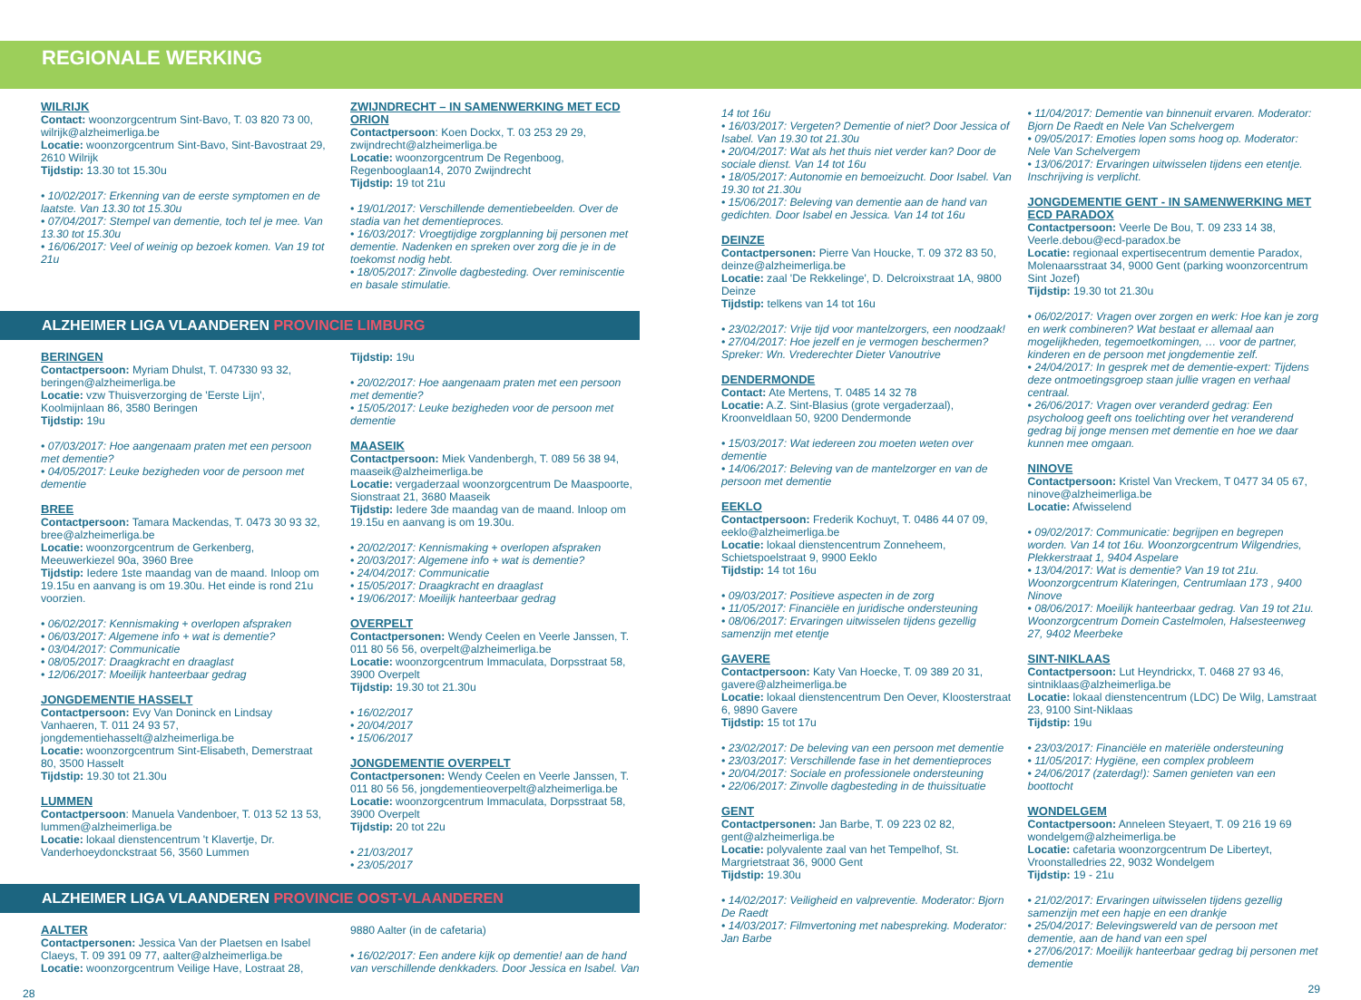REGIONALE WERKING
WILRIJK
Contact: woonzorgcentrum Sint-Bavo, T. 03 820 73 00, wilrijk@alzheimerliga.be
Locatie: woonzorgcentrum Sint-Bavo, Sint-Bavostraat 29, 2610 Wilrijk
Tijdstip: 13.30 tot 15.30u
• 10/02/2017: Erkenning van de eerste symptomen en de laatste. Van 13.30 tot 15.30u
• 07/04/2017: Stempel van dementie, toch tel je mee. Van 13.30 tot 15.30u
• 16/06/2017: Veel of weinig op bezoek komen. Van 19 tot 21u
ZWIJNDRECHT – IN SAMENWERKING MET ECD ORION
Contactpersoon: Koen Dockx, T. 03 253 29 29, zwijndrecht@alzheimerliga.be
Locatie: woonzorgcentrum De Regenboog, Regenbooglaan14, 2070 Zwijndrecht
Tijdstip: 19 tot 21u
• 19/01/2017: Verschillende dementiebeelden. Over de stadia van het dementieproces.
• 16/03/2017: Vroegtijdige zorgplanning bij personen met dementie. Nadenken en spreken over zorg die je in de toekomst nodig hebt.
• 18/05/2017: Zinvolle dagbesteding. Over reminiscentie en basale stimulatie.
ALZHEIMER LIGA VLAANDEREN PROVINCIE LIMBURG
BERINGEN
Contactpersoon: Myriam Dhulst, T. 047330 93 32, beringen@alzheimerliga.be
Locatie: vzw Thuisverzorging de 'Eerste Lijn', Koolmijnlaan 86, 3580 Beringen
Tijdstip: 19u
• 07/03/2017: Hoe aangenaam praten met een persoon met dementie?
• 04/05/2017: Leuke bezigheden voor de persoon met dementie
BREE
Contactpersoon: Tamara Mackendas, T. 0473 30 93 32, bree@alzheimerliga.be
Locatie: woonzorgcentrum de Gerkenberg, Meeuwerkiezel 90a, 3960 Bree
Tijdstip: Iedere 1ste maandag van de maand. Inloop om 19.15u en aanvang is om 19.30u. Het einde is rond 21u voorzien.
• 06/02/2017: Kennismaking + overlopen afspraken
• 06/03/2017: Algemene info + wat is dementie?
• 03/04/2017: Communicatie
• 08/05/2017: Draagkracht en draaglast
• 12/06/2017: Moeilijk hanteerbaar gedrag
JONGDEMENTIE HASSELT
Contactpersoon: Evy Van Doninck en Lindsay Vanhaeren, T. 011 24 93 57, jongdementiehasselt@alzheimerliga.be
Locatie: woonzorgcentrum Sint-Elisabeth, Demerstraat 80, 3500 Hasselt
Tijdstip: 19.30 tot 21.30u
LUMMEN
Contactpersoon: Manuela Vandenboer, T. 013 52 13 53, lummen@alzheimerliga.be
Locatie: lokaal dienstencentrum 't Klavertje, Dr. Vanderhoeydonckstraat 56, 3560 Lummen
Tijdstip: 19u
• 20/02/2017: Hoe aangenaam praten met een persoon met dementie?
• 15/05/2017: Leuke bezigheden voor de persoon met dementie
MAASEIK
Contactpersoon: Miek Vandenbergh, T. 089 56 38 94, maaseik@alzheimerliga.be
Locatie: vergaderzaal woonzorgcentrum De Maaspoorte, Sionstraat 21, 3680 Maaseik
Tijdstip: Iedere 3de maandag van de maand. Inloop om 19.15u en aanvang is om 19.30u.
• 20/02/2017: Kennismaking + overlopen afspraken
• 20/03/2017: Algemene info + wat is dementie?
• 24/04/2017: Communicatie
• 15/05/2017: Draagkracht en draaglast
• 19/06/2017: Moeilijk hanteerbaar gedrag
OVERPELT
Contactpersonen: Wendy Ceelen en Veerle Janssen, T. 011 80 56 56, overpelt@alzheimerliga.be
Locatie: woonzorgcentrum Immaculata, Dorpsstraat 58, 3900 Overpelt
Tijdstip: 19.30 tot 21.30u
• 16/02/2017
• 20/04/2017
• 15/06/2017
JONGDEMENTIE OVERPELT
Contactpersonen: Wendy Ceelen en Veerle Janssen, T. 011 80 56 56, jongdementieoverpelt@alzheimerliga.be
Locatie: woonzorgcentrum Immaculata, Dorpsstraat 58, 3900 Overpelt
Tijdstip: 20 tot 22u
• 21/03/2017
• 23/05/2017
ALZHEIMER LIGA VLAANDEREN PROVINCIE OOST-VLAANDEREN
AALTER
Contactpersonen: Jessica Van der Plaetsen en Isabel Claeys, T. 09 391 09 77, aalter@alzheimerliga.be
Locatie: woonzorgcentrum Veilige Have, Lostraat 28,
9880 Aalter (in de cafetaria)
• 16/02/2017: Een andere kijk op dementie! aan de hand van verschillende denkkaders. Door Jessica en Isabel. Van
28
14 tot 16u
• 16/03/2017: Vergeten? Dementie of niet? Door Jessica of Isabel. Van 19.30 tot 21.30u
• 20/04/2017: Wat als het thuis niet verder kan? Door de sociale dienst. Van 14 tot 16u
• 18/05/2017: Autonomie en bemoeizucht. Door Isabel. Van 19.30 tot 21.30u
• 15/06/2017: Beleving van dementie aan de hand van gedichten. Door Isabel en Jessica. Van 14 tot 16u
DEINZE
Contactpersonen: Pierre Van Houcke, T. 09 372 83 50, deinze@alzheimerliga.be
Locatie: zaal 'De Rekkelinge', D. Delcroixstraat 1A, 9800 Deinze
Tijdstip: telkens van 14 tot 16u
• 23/02/2017: Vrije tijd voor mantelzorgers, een noodzaak!
• 27/04/2017: Hoe jezelf en je vermogen beschermen? Spreker: Wn. Vrederechter Dieter Vanoutrive
DENDERMONDE
Contact: Ate Mertens, T. 0485 14 32 78
Locatie: A.Z. Sint-Blasius (grote vergaderzaal), Kroonveldlaan 50, 9200 Dendermonde
• 15/03/2017: Wat iedereen zou moeten weten over dementie
• 14/06/2017: Beleving van de mantelzorger en van de persoon met dementie
EEKLO
Contactpersoon: Frederik Kochuyt, T. 0486 44 07 09, eeklo@alzheimerliga.be
Locatie: lokaal dienstencentrum Zonneheem, Schietspoelstraat 9, 9900 Eeklo
Tijdstip: 14 tot 16u
• 09/03/2017: Positieve aspecten in de zorg
• 11/05/2017: Financiële en juridische ondersteuning
• 08/06/2017: Ervaringen uitwisselen tijdens gezellig samenzijn met etentje
GAVERE
Contactpersoon: Katy Van Hoecke, T. 09 389 20 31, gavere@alzheimerliga.be
Locatie: lokaal dienstencentrum Den Oever, Kloosterstraat 6, 9890 Gavere
Tijdstip: 15 tot 17u
• 23/02/2017: De beleving van een persoon met dementie
• 23/03/2017: Verschillende fase in het dementieproces
• 20/04/2017: Sociale en professionele ondersteuning
• 22/06/2017: Zinvolle dagbesteding in de thuissituatie
GENT
Contactpersonen: Jan Barbe, T. 09 223 02 82, gent@alzheimerliga.be
Locatie: polyvalente zaal van het Tempelhof, St. Margrietstraat 36, 9000 Gent
Tijdstip: 19.30u
• 14/02/2017: Veiligheid en valpreventie. Moderator: Bjorn De Raedt
• 14/03/2017: Filmvertoning met nabespreking. Moderator: Jan Barbe
• 11/04/2017: Dementie van binnenuit ervaren. Moderator: Bjorn De Raedt en Nele Van Schelvergem
• 09/05/2017: Emoties lopen soms hoog op. Moderator: Nele Van Schelvergem
• 13/06/2017: Ervaringen uitwisselen tijdens een etentje. Inschrijving is verplicht.
JONGDEMENTIE GENT - IN SAMENWERKING MET ECD PARADOX
Contactpersoon: Veerle De Bou, T. 09 233 14 38, Veerle.debou@ecd-paradox.be
Locatie: regionaal expertisecentrum dementie Paradox, Molenaarsstraat 34, 9000 Gent (parking woonzorcentrum Sint Jozef)
Tijdstip: 19.30 tot 21.30u
• 06/02/2017: Vragen over zorgen en werk: Hoe kan je zorg en werk combineren? Wat bestaat er allemaal aan mogelijkheden, tegemoetkomingen, … voor de partner, kinderen en de persoon met jongdementie zelf.
• 24/04/2017: In gesprek met de dementie-expert: Tijdens deze ontmoetingsgroep staan jullie vragen en verhaal centraal.
• 26/06/2017: Vragen over veranderd gedrag: Een psycholoog geeft ons toelichting over het veranderend gedrag bij jonge mensen met dementie en hoe we daar kunnen mee omgaan.
NINOVE
Contactpersoon: Kristel Van Vreckem, T 0477 34 05 67, ninove@alzheimerliga.be
Locatie: Afwisselend
• 09/02/2017: Communicatie: begrijpen en begrepen worden. Van 14 tot 16u. Woonzorgcentrum Wilgendries, Plekkerstraat 1, 9404 Aspelare
• 13/04/2017: Wat is dementie? Van 19 tot 21u. Woonzorgcentrum Klateringen, Centrumlaan 173 , 9400 Ninove
• 08/06/2017: Moeilijk hanteerbaar gedrag. Van 19 tot 21u. Woonzorgcentrum Domein Castelmolen, Halsesteenweg 27, 9402 Meerbeke
SINT-NIKLAAS
Contactpersoon: Lut Heyndrickx, T. 0468 27 93 46, sintniklaas@alzheimerliga.be
Locatie: lokaal dienstencentrum (LDC) De Wilg, Lamstraat 23, 9100 Sint-Niklaas
Tijdstip: 19u
• 23/03/2017: Financiële en materiële ondersteuning
• 11/05/2017: Hygiëne, een complex probleem
• 24/06/2017 (zaterdag!): Samen genieten van een boottocht
WONDELGEM
Contactpersoon: Anneleen Steyaert, T. 09 216 19 69 wondelgem@alzheimerliga.be
Locatie: cafetaria woonzorgcentrum De Liberteyt, Vroonstalledries 22, 9032 Wondelgem
Tijdstip: 19 - 21u
• 21/02/2017: Ervaringen uitwisselen tijdens gezellig samenzijn met een hapje en een drankje
• 25/04/2017: Belevingswereld van de persoon met dementie, aan de hand van een spel
• 27/06/2017: Moeilijk hanteerbaar gedrag bij personen met dementie
29